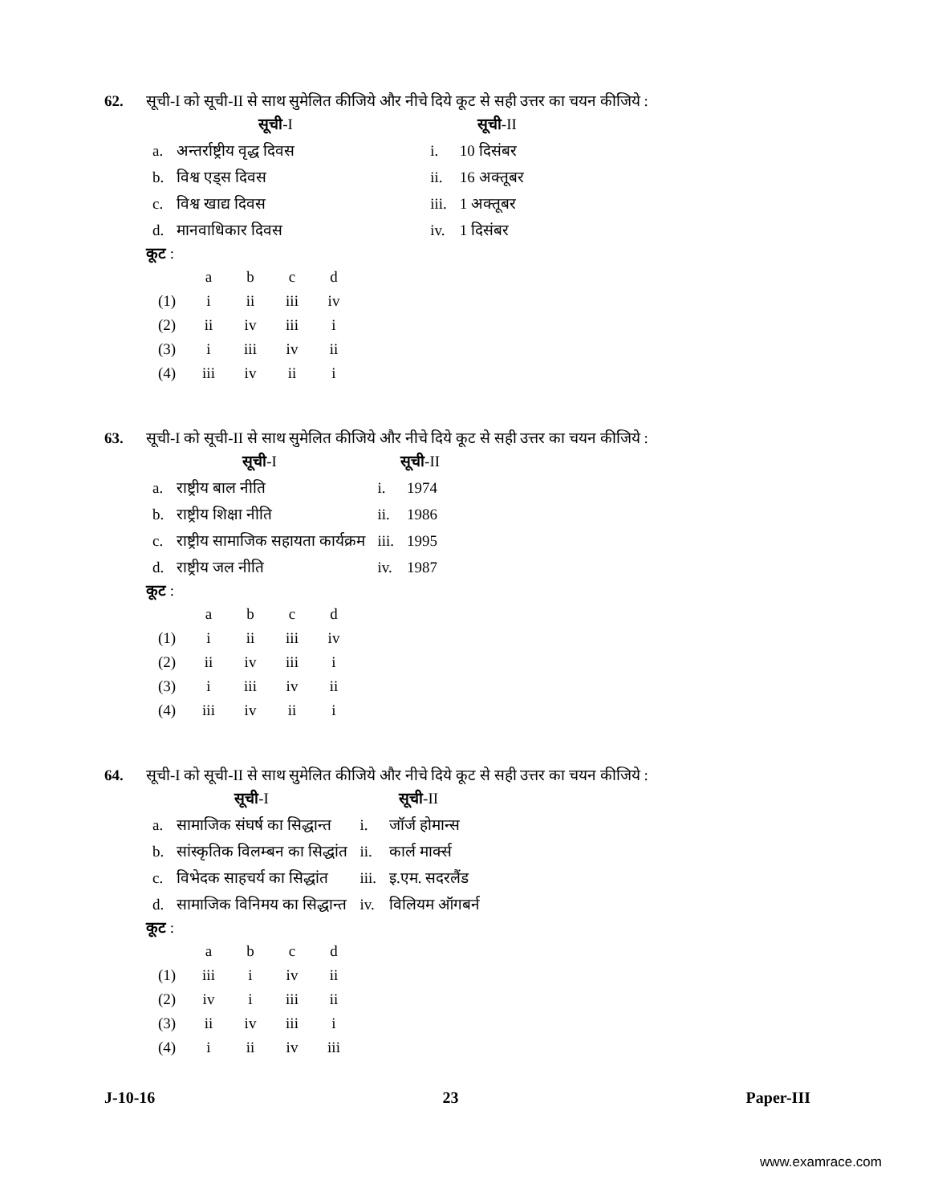62. सूची-I को सूची-II से साथ सुमेलित कीजिये और नीचे दिये कूट से सही उत्तर का चयन कीजिये :
| | सूची -I | | सूची -II |
| --- | --- | --- | --- |
| a. | अन्तर्राष्ट्रीय वृद्ध दिवस | i. | 10 दिसंबर |
| b. | विश्व एड्स दिवस | ii. | 16 अक्तूबर |
| c. | विश्व खाद्य दिवस | iii. | 1 अक्तूबर |
| d. | मानवाधिकार दिवस | iv. | 1 दिसंबर |
कूट :
| | a | b | c | d |
| (1) | i | ii | iii | iv |
| (2) | ii | iv | iii | i |
| (3) | i | iii | iv | ii |
| (4) | iii | iv | ii | i |
63. सूची-I को सूची-II से साथ सुमेलित कीजिये और नीचे दिये कूट से सही उत्तर का चयन कीजिये :
| | सूची -I | | सूची -II |
| --- | --- | --- | --- |
| a. | राष्ट्रीय बाल नीति | i. | 1974 |
| b. | राष्ट्रीय शिक्षा नीति | ii. | 1986 |
| c. | राष्ट्रीय सामाजिक सहायता कार्यक्रम | iii. | 1995 |
| d. | राष्ट्रीय जल नीति | iv. | 1987 |
कूट :
| | a | b | c | d |
| (1) | i | ii | iii | iv |
| (2) | ii | iv | iii | i |
| (3) | i | iii | iv | ii |
| (4) | iii | iv | ii | i |
64. सूची-I को सूची-II से साथ सुमेलित कीजिये और नीचे दिये कूट से सही उत्तर का चयन कीजिये :
| | सूची -I | | सूची -II |
| --- | --- | --- | --- |
| a. | सामाजिक संघर्ष का सिद्धान्त | i. | जॉर्ज होमान्स |
| b. | सांस्कृतिक विलम्बन का सिद्धांत | ii. | कार्ल मार्क्स |
| c. | विभेदक साहचर्य का सिद्धांत | iii. | इ.एम. सदरलैंड |
| d. | सामाजिक विनिमय का सिद्धान्त | iv. | विलियम ऑगबर्न |
कूट :
| | a | b | c | d |
| (1) | iii | i | iv | ii |
| (2) | iv | i | iii | ii |
| (3) | ii | iv | iii | i |
| (4) | i | ii | iv | iii |
J-10-16 23 Paper-III
www.examrace.com